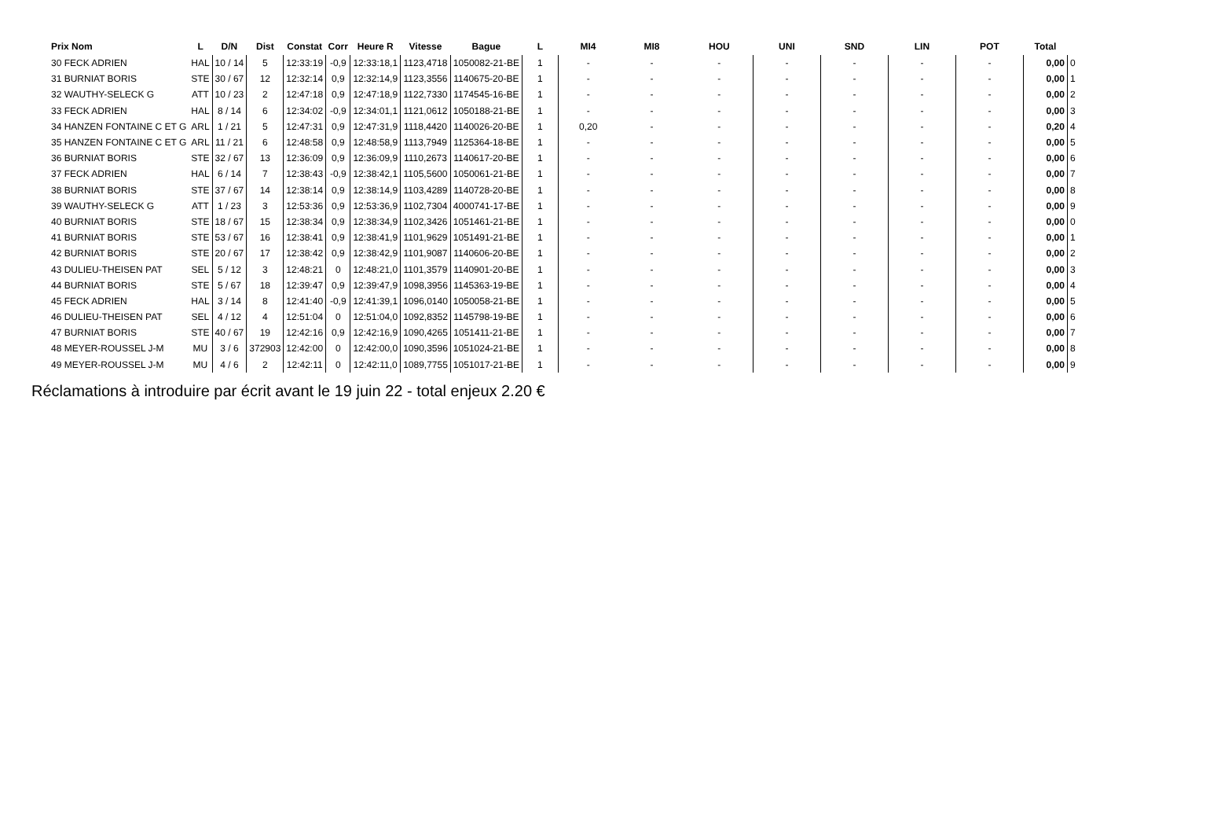| Prix Nom | L | D/N | Dist | Constat | Corr | Heure R | Vitesse | Bague | L | MI4 | MI8 | HOU | UNI | SND | LIN | POT | Total | |
| --- | --- | --- | --- | --- | --- | --- | --- | --- | --- | --- | --- | --- | --- | --- | --- | --- | --- | --- |
| 30 FECK ADRIEN | HAL | 10 / 14 | 5 | 12:33:19 | -0,9 | 12:33:18,1 | 1123,4718 | 1050082-21-BE | 1 | - | - | - | - | - | - | - | 0,00 | 0 |
| 31 BURNIAT BORIS | STE | 30 / 67 | 12 | 12:32:14 | 0,9 | 12:32:14,9 | 1123,3556 | 1140675-20-BE | 1 | - | - | - | - | - | - | - | 0,00 | 1 |
| 32 WAUTHY-SELECK G | ATT | 10 / 23 | 2 | 12:47:18 | 0,9 | 12:47:18,9 | 1122,7330 | 1174545-16-BE | 1 | - | - | - | - | - | - | - | 0,00 | 2 |
| 33 FECK ADRIEN | HAL | 8 / 14 | 6 | 12:34:02 | -0,9 | 12:34:01,1 | 1121,0612 | 1050188-21-BE | 1 | - | - | - | - | - | - | - | 0,00 | 3 |
| 34 HANZEN FONTAINE C ET G | ARL | 1 / 21 | 5 | 12:47:31 | 0,9 | 12:47:31,9 | 1118,4420 | 1140026-20-BE | 1 | 0,20 | - | - | - | - | - | - | 0,20 | 4 |
| 35 HANZEN FONTAINE C ET G | ARL | 11 / 21 | 6 | 12:48:58 | 0,9 | 12:48:58,9 | 1113,7949 | 1125364-18-BE | 1 | - | - | - | - | - | - | - | 0,00 | 5 |
| 36 BURNIAT BORIS | STE | 32 / 67 | 13 | 12:36:09 | 0,9 | 12:36:09,9 | 1110,2673 | 1140617-20-BE | 1 | - | - | - | - | - | - | - | 0,00 | 6 |
| 37 FECK ADRIEN | HAL | 6 / 14 | 7 | 12:38:43 | -0,9 | 12:38:42,1 | 1105,5600 | 1050061-21-BE | 1 | - | - | - | - | - | - | - | 0,00 | 7 |
| 38 BURNIAT BORIS | STE | 37 / 67 | 14 | 12:38:14 | 0,9 | 12:38:14,9 | 1103,4289 | 1140728-20-BE | 1 | - | - | - | - | - | - | - | 0,00 | 8 |
| 39 WAUTHY-SELECK G | ATT | 1 / 23 | 3 | 12:53:36 | 0,9 | 12:53:36,9 | 1102,7304 | 4000741-17-BE | 1 | - | - | - | - | - | - | - | 0,00 | 9 |
| 40 BURNIAT BORIS | STE | 18 / 67 | 15 | 12:38:34 | 0,9 | 12:38:34,9 | 1102,3426 | 1051461-21-BE | 1 | - | - | - | - | - | - | - | 0,00 | 0 |
| 41 BURNIAT BORIS | STE | 53 / 67 | 16 | 12:38:41 | 0,9 | 12:38:41,9 | 1101,9629 | 1051491-21-BE | 1 | - | - | - | - | - | - | - | 0,00 | 1 |
| 42 BURNIAT BORIS | STE | 20 / 67 | 17 | 12:38:42 | 0,9 | 12:38:42,9 | 1101,9087 | 1140606-20-BE | 1 | - | - | - | - | - | - | - | 0,00 | 2 |
| 43 DULIEU-THEISEN PAT | SEL | 5 / 12 | 3 | 12:48:21 | 0 | 12:48:21,0 | 1101,3579 | 1140901-20-BE | 1 | - | - | - | - | - | - | - | 0,00 | 3 |
| 44 BURNIAT BORIS | STE | 5 / 67 | 18 | 12:39:47 | 0,9 | 12:39:47,9 | 1098,3956 | 1145363-19-BE | 1 | - | - | - | - | - | - | - | 0,00 | 4 |
| 45 FECK ADRIEN | HAL | 3 / 14 | 8 | 12:41:40 | -0,9 | 12:41:39,1 | 1096,0140 | 1050058-21-BE | 1 | - | - | - | - | - | - | - | 0,00 | 5 |
| 46 DULIEU-THEISEN PAT | SEL | 4 / 12 | 4 | 12:51:04 | 0 | 12:51:04,0 | 1092,8352 | 1145798-19-BE | 1 | - | - | - | - | - | - | - | 0,00 | 6 |
| 47 BURNIAT BORIS | STE | 40 / 67 | 19 | 12:42:16 | 0,9 | 12:42:16,9 | 1090,4265 | 1051411-21-BE | 1 | - | - | - | - | - | - | - | 0,00 | 7 |
| 48 MEYER-ROUSSEL J-M | MU | 3 / 6 | 372903 | 12:42:00 | 0 | 12:42:00,0 | 1090,3596 | 1051024-21-BE | 1 | - | - | - | - | - | - | - | 0,00 | 8 |
| 49 MEYER-ROUSSEL J-M | MU | 4 / 6 | 2 | 12:42:11 | 0 | 12:42:11,0 | 1089,7755 | 1051017-21-BE | 1 | - | - | - | - | - | - | - | 0,00 | 9 |
Réclamations à introduire par écrit avant le 19 juin 22 - total enjeux 2.20 €